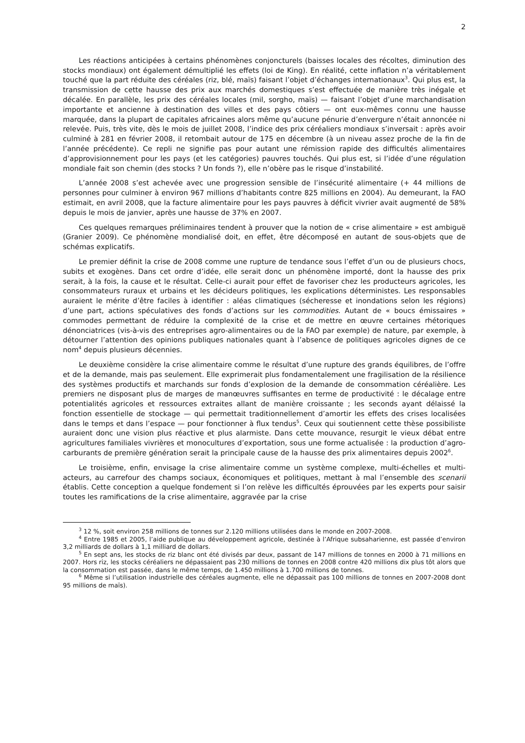2
Les réactions anticipées à certains phénomènes conjoncturels (baisses locales des récoltes, diminution des stocks mondiaux) ont également démultiplié les effets (loi de King). En réalité, cette inflation n’a véritablement touché que la part réduite des céréales (riz, blé, maïs) faisant l’objet d’échanges internationaux<sup>3</sup>. Qui plus est, la transmission de cette hausse des prix aux marchés domestiques s’est effectuée de manière très inégale et décalée. En parallèle, les prix des céréales locales (mil, sorgho, maïs) — faisant l’objet d’une marchandisation importante et ancienne à destination des villes et des pays côtiers — ont eux-mêmes connu une hausse marquée, dans la plupart de capitales africaines alors même qu’aucune pénurie d’envergure n’était annoncée ni relevée. Puis, très vite, dès le mois de juillet 2008, l’indice des prix céréaliers mondiaux s’inversait : après avoir culminé à 281 en février 2008, il retombait autour de 175 en décembre (à un niveau assez proche de la fin de l’année précédente). Ce repli ne signifie pas pour autant une rémission rapide des difficultés alimentaires d’approvisionnement pour les pays (et les catégories) pauvres touchés. Qui plus est, si l’idée d’une régulation mondiale fait son chemin (des stocks ? Un fonds ?), elle n’obère pas le risque d’instabilité.
L’année 2008 s’est achevée avec une progression sensible de l’insécurité alimentaire (+ 44 millions de personnes pour culminer à environ 967 millions d’habitants contre 825 millions en 2004). Au demeurant, la FAO estimait, en avril 2008, que la facture alimentaire pour les pays pauvres à déficit vivrier avait augmenté de 58% depuis le mois de janvier, après une hausse de 37% en 2007.
Ces quelques remarques préliminaires tendent à prouver que la notion de « crise alimentaire » est ambiguë (Granier 2009). Ce phénomène mondialisé doit, en effet, être décomposé en autant de sous-objets que de schémas explicatifs.
Le premier définit la crise de 2008 comme une rupture de tendance sous l’effet d’un ou de plusieurs chocs, subits et exogènes. Dans cet ordre d’idée, elle serait donc un phénomène importé, dont la hausse des prix serait, à la fois, la cause et le résultat. Celle-ci aurait pour effet de favoriser chez les producteurs agricoles, les consommateurs ruraux et urbains et les décideurs politiques, les explications déterministes. Les responsables auraient le mérite d’être faciles à identifier : aléas climatiques (sécheresse et inondations selon les régions) d’une part, actions spéculatives des fonds d’actions sur les commodities. Autant de « boucs émissaires » commodes permettant de réduire la complexité de la crise et de mettre en œuvre certaines rhétoriques dénonciatrices (vis-à-vis des entreprises agro-alimentaires ou de la FAO par exemple) de nature, par exemple, à détourner l’attention des opinions publiques nationales quant à l’absence de politiques agricoles dignes de ce nom<sup>4</sup> depuis plusieurs décennies.
Le deuxième considère la crise alimentaire comme le résultat d’une rupture des grands équilibres, de l’offre et de la demande, mais pas seulement. Elle exprimerait plus fondamentalement une fragilisation de la résilience des systèmes productifs et marchands sur fonds d’explosion de la demande de consommation céréalière. Les premiers ne disposant plus de marges de manœuvres suffisantes en terme de productivité : le décalage entre potentialités agricoles et ressources extraites allant de manière croissante ; les seconds ayant délaissé la fonction essentielle de stockage — qui permettait traditionnellement d’amortir les effets des crises localisées dans le temps et dans l’espace — pour fonctionner à flux tendus<sup>5</sup>. Ceux qui soutiennent cette thèse possibiliste auraient donc une vision plus réactive et plus alarmiste. Dans cette mouvance, resurgit le vieux débat entre agricultures familiales vivrières et monocultures d’exportation, sous une forme actualisée : la production d’agro-carburants de première génération serait la principale cause de la hausse des prix alimentaires depuis 2002<sup>6</sup>.
Le troisième, enfin, envisage la crise alimentaire comme un système complexe, multi-échelles et multi-acteurs, au carrefour des champs sociaux, économiques et politiques, mettant à mal l’ensemble des scenarii établis. Cette conception a quelque fondement si l’on relève les difficultés éprouvées par les experts pour saisir toutes les ramifications de la crise alimentaire, aggravée par la crise
<sup>3</sup> 12 %, soit environ 258 millions de tonnes sur 2.120 millions utilisées dans le monde en 2007-2008.
<sup>4</sup> Entre 1985 et 2005, l’aide publique au développement agricole, destinée à l’Afrique subsaharienne, est passée d’environ 3,2 milliards de dollars à 1,1 milliard de dollars.
<sup>5</sup> En sept ans, les stocks de riz blanc ont été divisés par deux, passant de 147 millions de tonnes en 2000 à 71 millions en 2007. Hors riz, les stocks céréaliers ne dépassaient pas 230 millions de tonnes en 2008 contre 420 millions dix plus tôt alors que la consommation est passée, dans le même temps, de 1.450 millions à 1.700 millions de tonnes.
<sup>6</sup> Même si l’utilisation industrielle des céréales augmente, elle ne dépassait pas 100 millions de tonnes en 2007-2008 dont 95 millions de maïs).